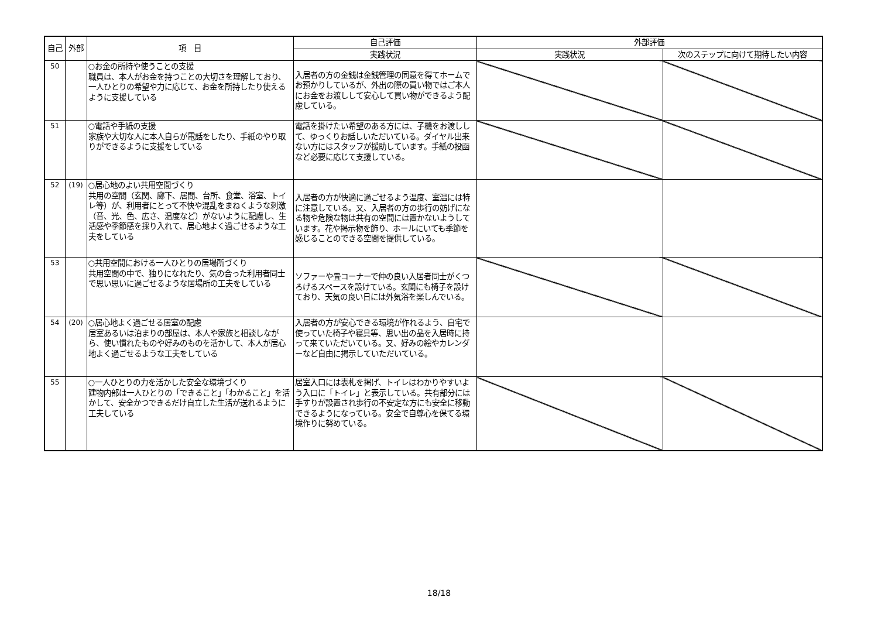| 自己 | 外部 | 項 目 | 自己評価 | 外部評価 | |
| --- | --- | --- | --- | --- | --- |
| | | | 実践状況 | 実践状況 | 次のステップに向けて期待したい内容 |
| 50 | | ○お金の所持や使うことの支援 職員は、本人がお金を持つことの大切さを理解しており、一人ひとりの希望や力に応じて、お金を所持したり使えるように支援している | 入居者の方の金銭は金銭管理の同意を得てホームでお預かりしているが、外出の際の買い物ではご本人にお金をお渡しして安心して買い物ができるよう配慮している。 | | |
| 51 | | ○電話や手紙の支援 家族や大切な人に本人自らが電話をしたり、手紙のやり取りができるように支援をしている | 電話を掛けたい希望のある方には、子機をお渡しして、ゆっくりお話しいただいている。ダイヤル出来ない方にはスタッフが援助しています。手紙の投函など必要に応じて支援している。 | | |
| 52 | (19) | ○居心地のよい共用空間づくり 共用の空間（玄関、廊下、居間、台所、食堂、浴室、トイレ等）が、利用者にとって不快や混乱をまねくような刺激（音、光、色、広さ、温度など）がないように配慮し、生活感や季節感を採り入れて、居心地よく過ごせるような工夫をしている | 入居者の方が快適に過ごせるよう温度、室温には特に注意している。又、入居者の方の歩行の妨げになる物や危険な物は共有の空間には置かないようしています。花や掲示物を飾り、ホールにいても季節を感じることのできる空間を提供している。 | | |
| 53 | | ○共用空間における一人ひとりの居場所づくり 共用空間の中で、独りになれたり、気の合った利用者同士で思い思いに過ごせるような居場所の工夫をしている | ソファーや畳コーナーで仲の良い入居者同士がくつろげるスペースを設けている。玄関にも椅子を設けており、天気の良い日には外気浴を楽しんでいる。 | | |
| 54 | (20) | ○居心地よく過ごせる居室の配慮 居室あるいは泊まりの部屋は、本人や家族と相談しながら、使い慣れたものや好みのものを活かして、本人が居心地よく過ごせるような工夫をしている | 入居者の方が安心できる環境が作れるよう、自宅で使っていた椅子や寝具等、思い出の品を入居時に持って来ていただいている。又、好みの絵やカレンダーなど自由に掲示していただいている。 | | |
| 55 | | ○一人ひとりの力を活かした安全な環境づくり 建物内部は一人ひとりの「できること」「わかること」を活かして、安全かつできるだけ自立した生活が送れるように工夫している | 居室入口には表札を掲げ、トイレはわかりやすいよう入口に「トイレ」と表示している。共有部分には手すりが設置され歩行の不安定な方にも安全に移動できるようになっている。安全で自尊心を保てる環境作りに努めている。 | | |
18/18